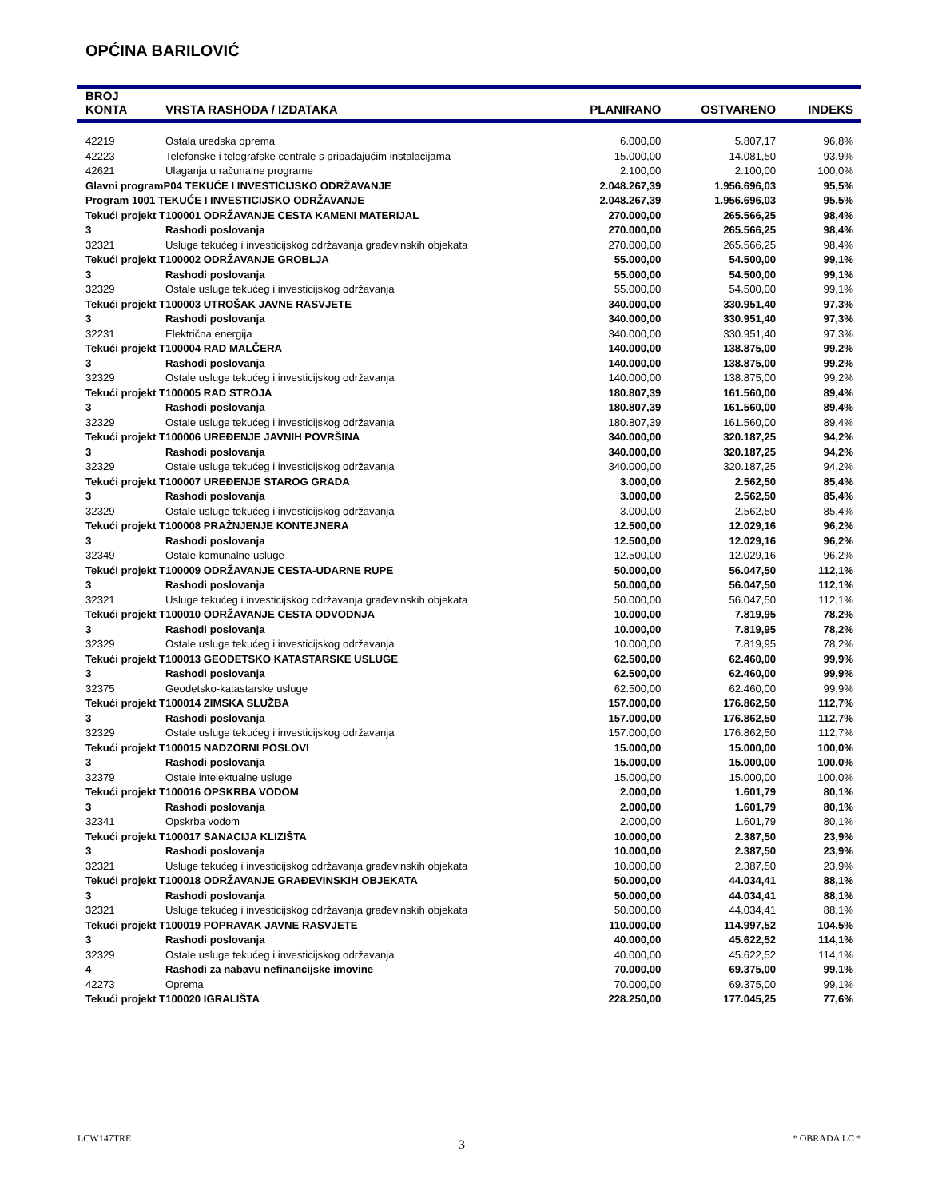OPĆINA BARILOVIĆ
| BROJ KONTA | VRSTA RASHODA / IZDATAKA | PLANIRANO | OSTVARENO | INDEKS |
| --- | --- | --- | --- | --- |
| 42219 | Ostala uredska oprema | 6.000,00 | 5.807,17 | 96,8% |
| 42223 | Telefonske i telegrafske centrale s pripadajućim instalacijama | 15.000,00 | 14.081,50 | 93,9% |
| 42621 | Ulaganja u računalne programe | 2.100,00 | 2.100,00 | 100,0% |
| Glavni programP04 TEKUĆE I INVESTICIJSKO ODRŽAVANJE | | 2.048.267,39 | 1.956.696,03 | 95,5% |
| Program 1001 TEKUĆE I INVESTICIJSKO ODRŽAVANJE | | 2.048.267,39 | 1.956.696,03 | 95,5% |
| Tekući projekt T100001 ODRŽAVANJE CESTA KAMENI MATERIJAL | | 270.000,00 | 265.566,25 | 98,4% |
| 3 | Rashodi poslovanja | 270.000,00 | 265.566,25 | 98,4% |
| 32321 | Usluge tekućeg i investicijskog održavanja građevinskih objekata | 270.000,00 | 265.566,25 | 98,4% |
| Tekući projekt T100002 ODRŽAVANJE GROBLJA | | 55.000,00 | 54.500,00 | 99,1% |
| 3 | Rashodi poslovanja | 55.000,00 | 54.500,00 | 99,1% |
| 32329 | Ostale usluge tekućeg i investicijskog održavanja | 55.000,00 | 54.500,00 | 99,1% |
| Tekući projekt T100003 UTROŠAK JAVNE RASVJETE | | 340.000,00 | 330.951,40 | 97,3% |
| 3 | Rashodi poslovanja | 340.000,00 | 330.951,40 | 97,3% |
| 32231 | Električna energija | 340.000,00 | 330.951,40 | 97,3% |
| Tekući projekt T100004 RAD MALČERA | | 140.000,00 | 138.875,00 | 99,2% |
| 3 | Rashodi poslovanja | 140.000,00 | 138.875,00 | 99,2% |
| 32329 | Ostale usluge tekućeg i investicijskog održavanja | 140.000,00 | 138.875,00 | 99,2% |
| Tekući projekt T100005 RAD STROJA | | 180.807,39 | 161.560,00 | 89,4% |
| 3 | Rashodi poslovanja | 180.807,39 | 161.560,00 | 89,4% |
| 32329 | Ostale usluge tekućeg i investicijskog održavanja | 180.807,39 | 161.560,00 | 89,4% |
| Tekući projekt T100006 UREĐENJE JAVNIH POVRŠINA | | 340.000,00 | 320.187,25 | 94,2% |
| 3 | Rashodi poslovanja | 340.000,00 | 320.187,25 | 94,2% |
| 32329 | Ostale usluge tekućeg i investicijskog održavanja | 340.000,00 | 320.187,25 | 94,2% |
| Tekući projekt T100007 UREĐENJE STAROG GRADA | | 3.000,00 | 2.562,50 | 85,4% |
| 3 | Rashodi poslovanja | 3.000,00 | 2.562,50 | 85,4% |
| 32329 | Ostale usluge tekućeg i investicijskog održavanja | 3.000,00 | 2.562,50 | 85,4% |
| Tekući projekt T100008 PRAŽNJENJE KONTEJNERA | | 12.500,00 | 12.029,16 | 96,2% |
| 3 | Rashodi poslovanja | 12.500,00 | 12.029,16 | 96,2% |
| 32349 | Ostale komunalne usluge | 12.500,00 | 12.029,16 | 96,2% |
| Tekući projekt T100009 ODRŽAVANJE CESTA-UDARNE RUPE | | 50.000,00 | 56.047,50 | 112,1% |
| 3 | Rashodi poslovanja | 50.000,00 | 56.047,50 | 112,1% |
| 32321 | Usluge tekućeg i investicijskog održavanja građevinskih objekata | 50.000,00 | 56.047,50 | 112,1% |
| Tekući projekt T100010 ODRŽAVANJE CESTA ODVODNJA | | 10.000,00 | 7.819,95 | 78,2% |
| 3 | Rashodi poslovanja | 10.000,00 | 7.819,95 | 78,2% |
| 32329 | Ostale usluge tekućeg i investicijskog održavanja | 10.000,00 | 7.819,95 | 78,2% |
| Tekući projekt T100013 GEODETSKO KATASTARSKE USLUGE | | 62.500,00 | 62.460,00 | 99,9% |
| 3 | Rashodi poslovanja | 62.500,00 | 62.460,00 | 99,9% |
| 32375 | Geodetsko-katastarske usluge | 62.500,00 | 62.460,00 | 99,9% |
| Tekući projekt T100014 ZIMSKA SLUŽBA | | 157.000,00 | 176.862,50 | 112,7% |
| 3 | Rashodi poslovanja | 157.000,00 | 176.862,50 | 112,7% |
| 32329 | Ostale usluge tekućeg i investicijskog održavanja | 157.000,00 | 176.862,50 | 112,7% |
| Tekući projekt T100015 NADZORNI POSLOVI | | 15.000,00 | 15.000,00 | 100,0% |
| 3 | Rashodi poslovanja | 15.000,00 | 15.000,00 | 100,0% |
| 32379 | Ostale intelektualne usluge | 15.000,00 | 15.000,00 | 100,0% |
| Tekući projekt T100016 OPSKRBA VODOM | | 2.000,00 | 1.601,79 | 80,1% |
| 3 | Rashodi poslovanja | 2.000,00 | 1.601,79 | 80,1% |
| 32341 | Opskrba vodom | 2.000,00 | 1.601,79 | 80,1% |
| Tekući projekt T100017 SANACIJA KLIZIŠTA | | 10.000,00 | 2.387,50 | 23,9% |
| 3 | Rashodi poslovanja | 10.000,00 | 2.387,50 | 23,9% |
| 32321 | Usluge tekućeg i investicijskog održavanja građevinskih objekata | 10.000,00 | 2.387,50 | 23,9% |
| Tekući projekt T100018 ODRŽAVANJE GRAĐEVINSKIH OBJEKATA | | 50.000,00 | 44.034,41 | 88,1% |
| 3 | Rashodi poslovanja | 50.000,00 | 44.034,41 | 88,1% |
| 32321 | Usluge tekućeg i investicijskog održavanja građevinskih objekata | 50.000,00 | 44.034,41 | 88,1% |
| Tekući projekt T100019 POPRAVAK JAVNE RASVJETE | | 110.000,00 | 114.997,52 | 104,5% |
| 3 | Rashodi poslovanja | 40.000,00 | 45.622,52 | 114,1% |
| 32329 | Ostale usluge tekućeg i investicijskog održavanja | 40.000,00 | 45.622,52 | 114,1% |
| 4 | Rashodi za nabavu nefinancijske imovine | 70.000,00 | 69.375,00 | 99,1% |
| 42273 | Oprema | 70.000,00 | 69.375,00 | 99,1% |
| Tekući projekt T100020 IGRALIŠTA | | 228.250,00 | 177.045,25 | 77,6% |
LCW147TRE 3 * OBRADA LC *